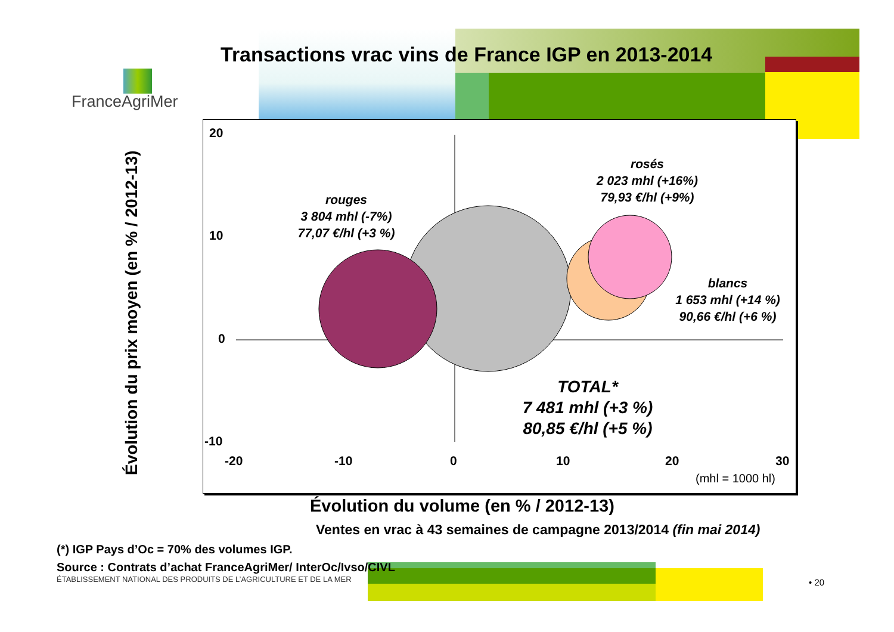Transactions vrac vins de France IGP en 2013-2014
FranceAgriMer
Évolution du prix moyen (en % / 2012-13)
20
10
0
-10
-20 -10 0 10 20 30
(mhl = 1000 hl)
rouges
3 804 mhl (-7%)
77,07 €/hl (+3 %)
rosés
2 023 mhl (+16%)
79,93 €/hl (+9%)
blancs
1 653 mhl (+14 %)
90,66 €/hl (+6 %)
TOTAL*
7 481 mhl (+3 %)
80,85 €/hl (+5 %)
Évolution du volume (en % / 2012-13)
Ventes en vrac à 43 semaines de campagne 2013/2014 (fin mai 2014)
(*) IGP Pays d’Oc = 70% des volumes IGP.
Source : Contrats d’achat FranceAgriMer/ InterOc/Ivso/CIVL
ÉTABLISSEMENT NATIONAL DES PRODUITS DE L’AGRICULTURE ET DE LA MER
• 20